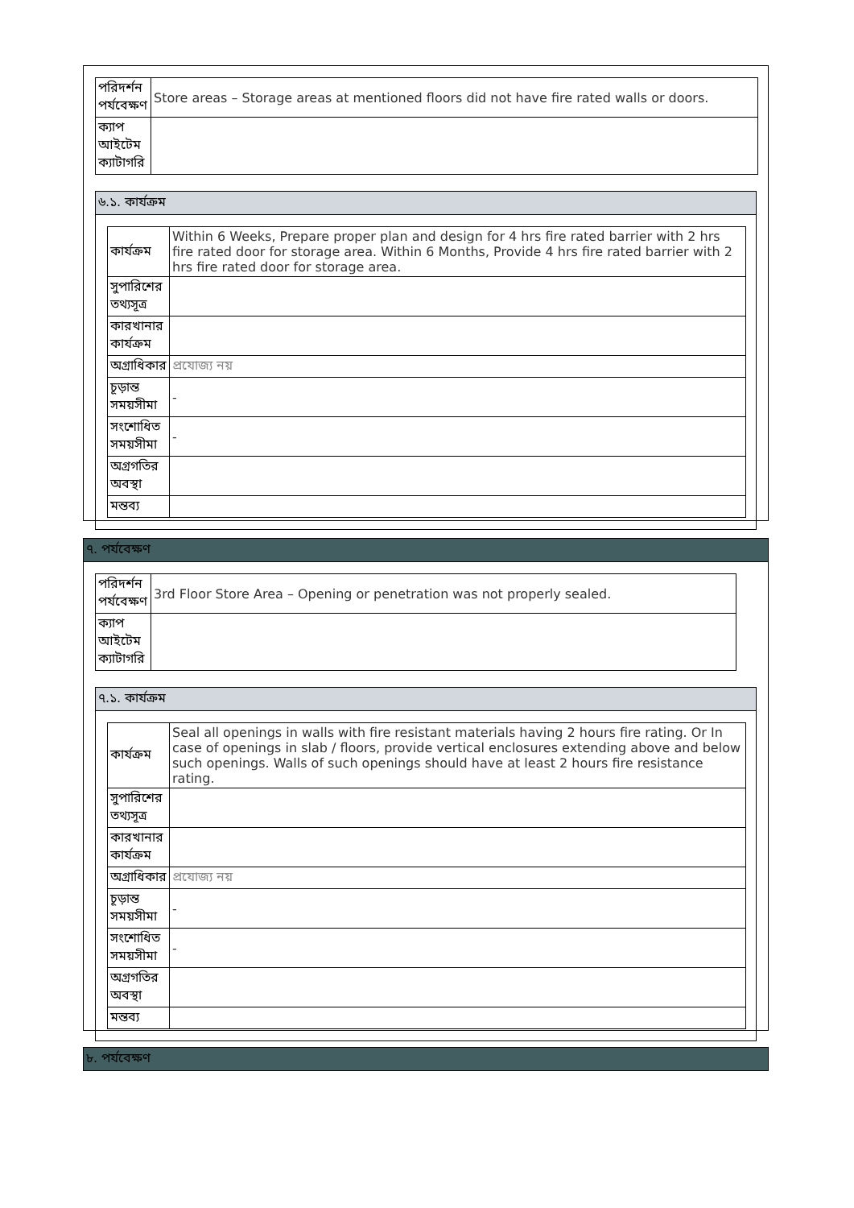| পরিদর্শন পর্যবেক্ষণ | Store areas – Storage areas at mentioned floors did not have fire rated walls or doors. |
| ক্যাপ আইটেম ক্যাটাগরি | |
৬.১. কার্যক্রম
| কার্যক্রম | Within 6 Weeks, Prepare proper plan and design for 4 hrs fire rated barrier with 2 hrs fire rated door for storage area. Within 6 Months, Provide 4 hrs fire rated barrier with 2 hrs fire rated door for storage area. |
| সুপারিশের তথ্যসূত্র | |
| কারখানার কার্যক্রম | |
| অগ্রাধিকার | প্রযোজ্য নয় |
| চূড়ান্ত সময়সীমা | - |
| সংশোধিত সময়সীমা | - |
| অগ্রগতির অবস্থা | |
| মন্তব্য | |
৭. পর্যবেক্ষণ
| পরিদর্শন পর্যবেক্ষণ | 3rd Floor Store Area – Opening or penetration was not properly sealed. |
| ক্যাপ আইটেম ক্যাটাগরি | |
৭.১. কার্যক্রম
| কার্যক্রম | Seal all openings in walls with fire resistant materials having 2 hours fire rating. Or In case of openings in slab / floors, provide vertical enclosures extending above and below such openings. Walls of such openings should have at least 2 hours fire resistance rating. |
| সুপারিশের তথ্যসূত্র | |
| কারখানার কার্যক্রম | |
| অগ্রাধিকার | প্রযোজ্য নয় |
| চূড়ান্ত সময়সীমা | - |
| সংশোধিত সময়সীমা | - |
| অগ্রগতির অবস্থা | |
| মন্তব্য | |
৮. পর্যবেক্ষণ